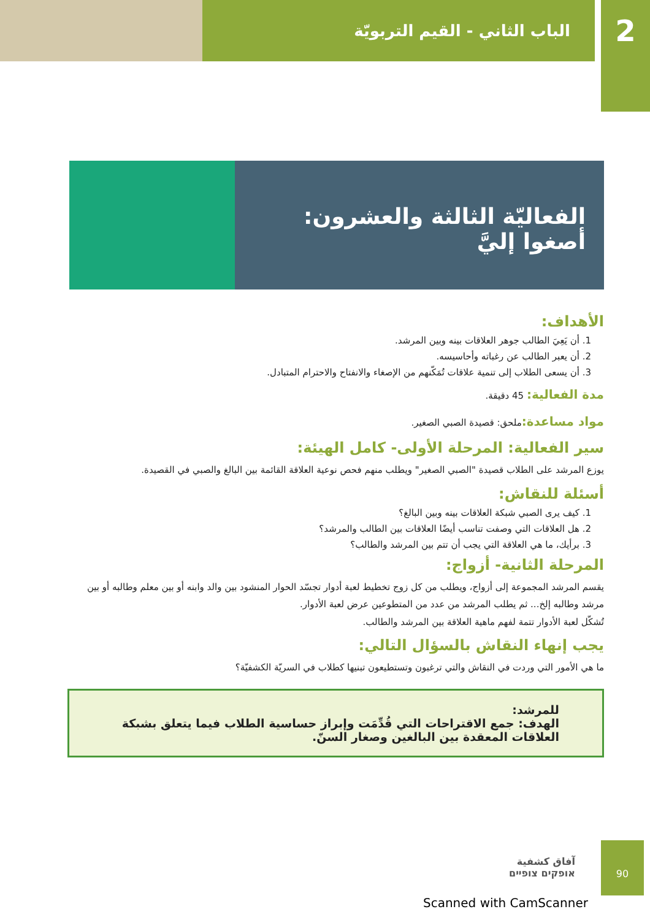الباب الثاني - القيم التربويّة
2
الفعاليّة الثالثة والعشرون:
أصغوا إليَّ
الأهداف:
1. أن يَعِيَ الطالب جوهر العلاقات بينه وبين المرشد.
2. أن يعبر الطالب عن رغباته وأحاسيسه.
3. أن يسعى الطلاب إلى تنمية علاقات تُمَكّنهم من الإصغاء والانفتاح والاحترام المتبادل.
مدة الفعالية: 45 دقيقة.
مواد مساعدة: ملحق: قصيدة الصبي الصغير.
سير الفعالية: المرحلة الأولى- كامل الهيئة:
يوزع المرشد على الطلاب قصيدة "الصبي الصغير" ويطلب منهم فحص نوعية العلاقة القائمة بين البالغ والصبي في القصيدة.
أسئلة للنقاش:
1. كيف يرى الصبي شبكة العلاقات بينه وبين البالغ؟
2. هل العلاقات التي وصفت تناسب أيضًا العلاقات بين الطالب والمرشد؟
3. برأيك، ما هي العلاقة التي يجب أن تتم بين المرشد والطالب؟
المرحلة الثانية- أزواج:
يقسم المرشد المجموعة إلى أزواج، ويطلب من كل زوج تخطيط لعبة أدوار تجسّد الحوار المنشود بين والد وابنه أو بين معلم وطالبه أو بين مرشد وطالبه إلخ... ثم يطلب المرشد من عدد من المتطوعين عرض لعبة الأدوار.
تُشكّل لعبة الأدوار تتمة لفهم ماهية العلاقة بين المرشد والطالب.
يجب إنهاء النقاش بالسؤال التالي:
ما هي الأمور التي وردت في النقاش والتي ترغبون وتستطيعون تبنيها كطلاب في السريّة الكشفيّة؟
للمرشد:
الهدف: جمع الاقتراحات التي قُدِّمَت وإبراز حساسية الطلاب فيما يتعلق بشبكة العلاقات المعقدة بين البالغين وصغار السنّ.
آفاق كشفية
אופקים צופיים
90
Scanned with CamScanner